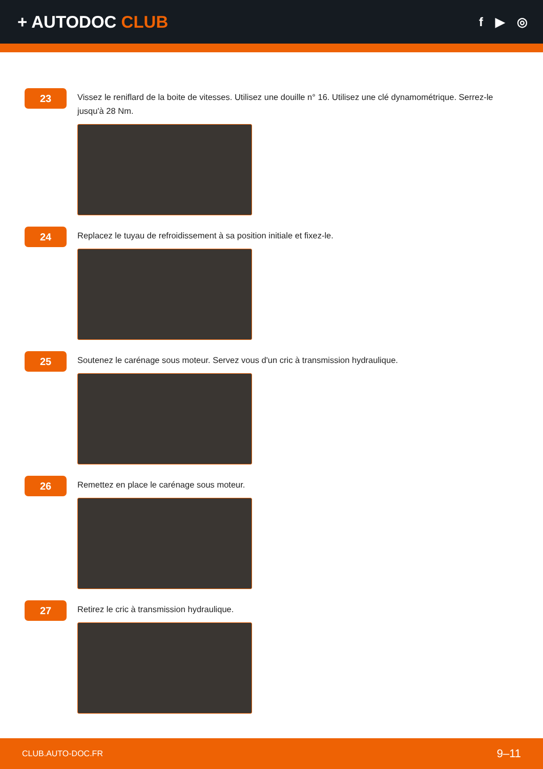+ AUTODOC CLUB
f ▶ ◎
23
Vissez le reniflard de la boite de vitesses. Utilisez une douille n° 16. Utilisez une clé dynamométrique. Serrez-le jusqu'à 28 Nm.
24
Replacez le tuyau de refroidissement à sa position initiale et fixez-le.
25
Soutenez le carénage sous moteur. Servez vous d'un cric à transmission hydraulique.
26
Remettez en place le carénage sous moteur.
27
Retirez le cric à transmission hydraulique.
CLUB.AUTO-DOC.FR 9–11